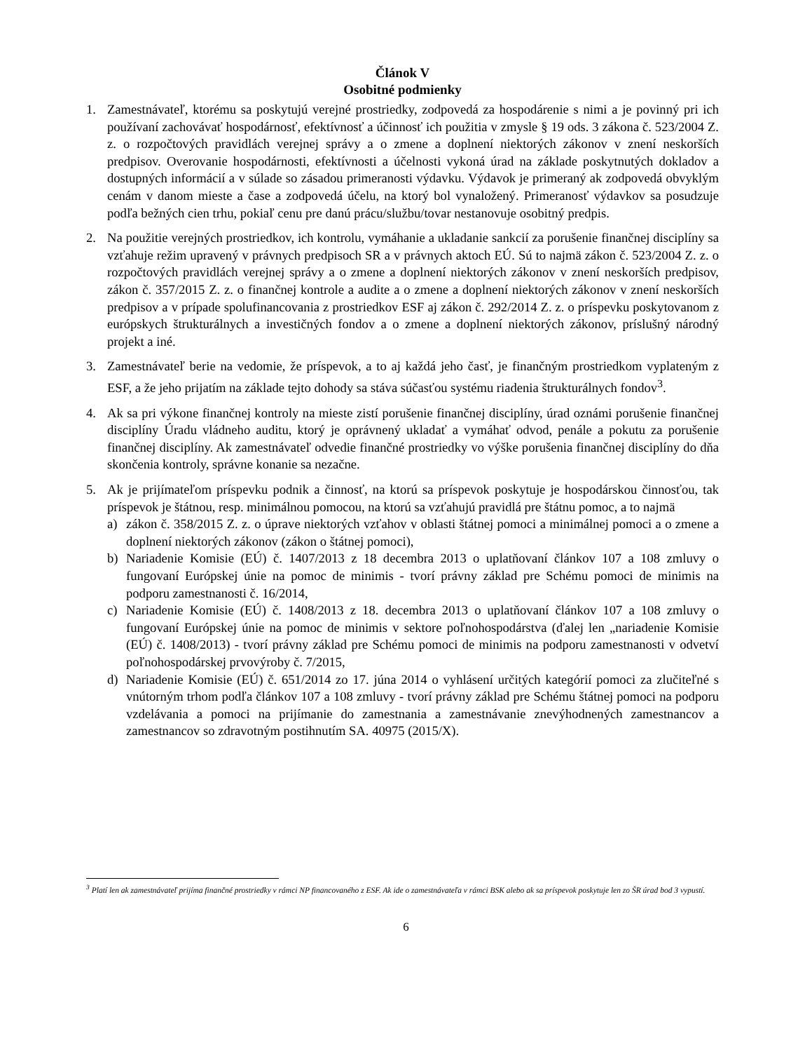Článok V
Osobitné podmienky
1. Zamestnávateľ, ktorému sa poskytujú verejné prostriedky, zodpovedá za hospodárenie s nimi a je povinný pri ich používaní zachovávať hospodárnosť, efektívnosť a účinnosť ich použitia v zmysle § 19 ods. 3 zákona č. 523/2004 Z. z. o rozpočtových pravidlách verejnej správy a o zmene a doplnení niektorých zákonov v znení neskorších predpisov. Overovanie hospodárnosti, efektívnosti a účelnosti vykoná úrad na základe poskytnutých dokladov a dostupných informácií a v súlade so zásadou primeranosti výdavku. Výdavok je primeraný ak zodpovedá obvyklým cenám v danom mieste a čase a zodpovedá účelu, na ktorý bol vynaložený. Primeranosť výdavkov sa posudzuje podľa bežných cien trhu, pokiaľ cenu pre danú prácu/službu/tovar nestanovuje osobitný predpis.
2. Na použitie verejných prostriedkov, ich kontrolu, vymáhanie a ukladanie sankcií za porušenie finančnej disciplíny sa vzťahuje režim upravený v právnych predpisoch SR a v právnych aktoch EÚ. Sú to najmä zákon č. 523/2004 Z. z. o rozpočtových pravidlách verejnej správy a o zmene a doplnení niektorých zákonov v znení neskorších predpisov, zákon č. 357/2015 Z. z. o finančnej kontrole a audite a o zmene a doplnení niektorých zákonov v znení neskorších predpisov a v prípade spolufinancovania z prostriedkov ESF aj zákon č. 292/2014 Z. z. o príspevku poskytovanom z európskych štrukturálnych a investičných fondov a o zmene a doplnení niektorých zákonov, príslušný národný projekt a iné.
3. Zamestnávateľ berie na vedomie, že príspevok, a to aj každá jeho časť, je finančným prostriedkom vyplateným z ESF, a že jeho prijatím na základe tejto dohody sa stáva súčasťou systému riadenia štrukturálnych fondov<sup>3</sup>.
4. Ak sa pri výkone finančnej kontroly na mieste zistí porušenie finančnej disciplíny, úrad oznámi porušenie finančnej disciplíny Úradu vládneho auditu, ktorý je oprávnený ukladať a vymáhať odvod, penále a pokutu za porušenie finančnej disciplíny. Ak zamestnávateľ odvedie finančné prostriedky vo výške porušenia finančnej disciplíny do dňa skončenia kontroly, správne konanie sa nezačne.
5. Ak je prijímateľom príspevku podnik a činnosť, na ktorú sa príspevok poskytuje je hospodárskou činnosťou, tak príspevok je štátnou, resp. minimálnou pomocou, na ktorú sa vzťahujú pravidlá pre štátnu pomoc, a to najmä
a) zákon č. 358/2015 Z. z. o úprave niektorých vzťahov v oblasti štátnej pomoci a minimálnej pomoci a o zmene a doplnení niektorých zákonov (zákon o štátnej pomoci),
b) Nariadenie Komisie (EÚ) č. 1407/2013 z 18 decembra 2013 o uplatňovaní článkov 107 a 108 zmluvy o fungovaní Európskej únie na pomoc de minimis - tvorí právny základ pre Schému pomoci de minimis na podporu zamestnanosti č. 16/2014,
c) Nariadenie Komisie (EÚ) č. 1408/2013 z 18. decembra 2013 o uplatňovaní článkov 107 a 108 zmluvy o fungovaní Európskej únie na pomoc de minimis v sektore poľnohospodárstva (ďalej len „nariadenie Komisie (EÚ) č. 1408/2013) - tvorí právny základ pre Schému pomoci de minimis na podporu zamestnanosti v odvetví poľnohospodárskej prvovýroby č. 7/2015,
d) Nariadenie Komisie (EÚ) č. 651/2014 zo 17. júna 2014 o vyhlásení určitých kategórií pomoci za zlučiteľné s vnútorným trhom podľa článkov 107 a 108 zmluvy - tvorí právny základ pre Schému štátnej pomoci na podporu vzdelávania a pomoci na prijímanie do zamestnania a zamestnávanie znevýhodnených zamestnancov a zamestnancov so zdravotným postihnutím SA. 40975 (2015/X).
<sup>3</sup> Platí len ak zamestnávateľ prijíma finančné prostriedky v rámci NP financovaného z ESF. Ak ide o zamestnávateľa v rámci BSK alebo ak sa príspevok poskytuje len zo ŠR úrad bod 3 vypustí.
6